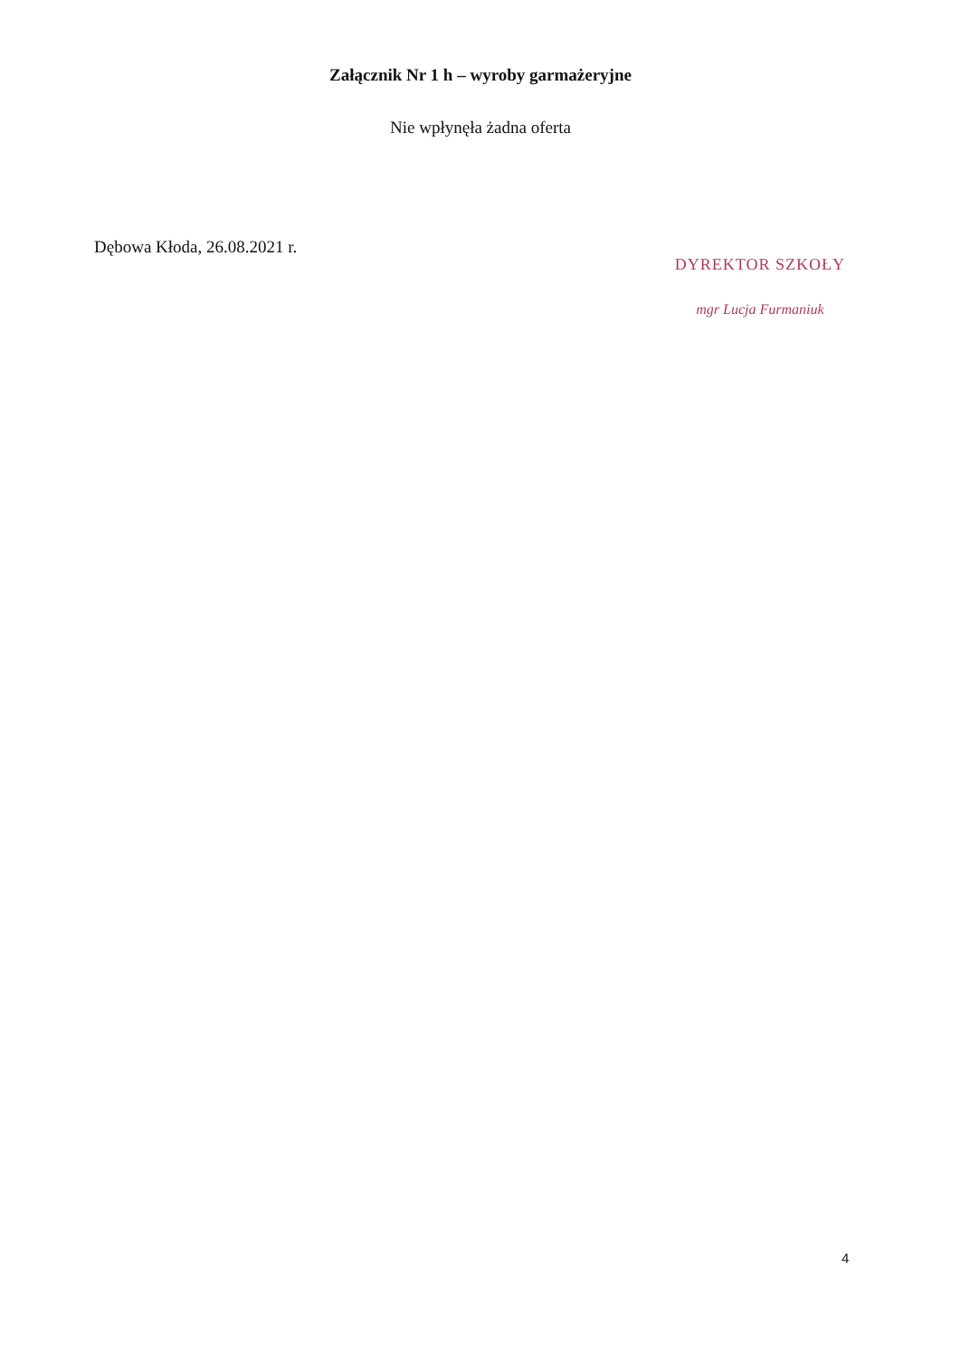Załącznik Nr 1 h – wyroby garmażeryjne
Nie wpłynęła żadna oferta
Dębowa Kłoda, 26.08.2021 r.
DYREKTOR SZKOŁY
mgr Lucja Furmaniuk
4